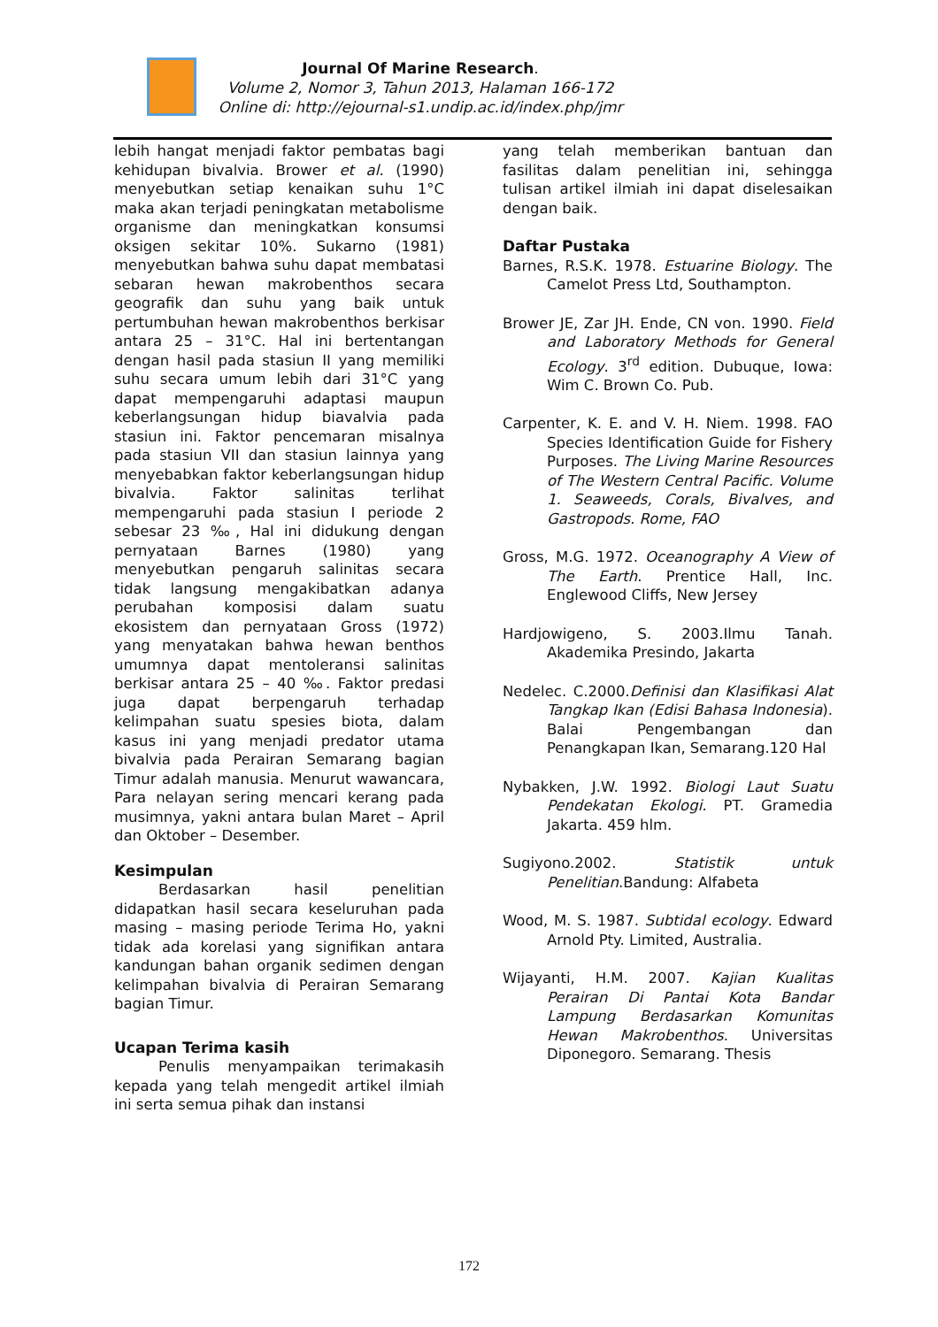Journal Of Marine Research.
Volume 2, Nomor 3, Tahun 2013, Halaman 166-172
Online di: http://ejournal-s1.undip.ac.id/index.php/jmr
lebih hangat menjadi faktor pembatas bagi kehidupan bivalvia. Brower et al. (1990) menyebutkan setiap kenaikan suhu 1°C maka akan terjadi peningkatan metabolisme organisme dan meningkatkan konsumsi oksigen sekitar 10%. Sukarno (1981) menyebutkan bahwa suhu dapat membatasi sebaran hewan makrobenthos secara geografik dan suhu yang baik untuk pertumbuhan hewan makrobenthos berkisar antara 25 – 31°C. Hal ini bertentangan dengan hasil pada stasiun II yang memiliki suhu secara umum lebih dari 31°C yang dapat mempengaruhi adaptasi maupun keberlangsungan hidup biavalvia pada stasiun ini. Faktor pencemaran misalnya pada stasiun VII dan stasiun lainnya yang menyebabkan faktor keberlangsungan hidup bivalvia. Faktor salinitas terlihat mempengaruhi pada stasiun I periode 2 sebesar 23 ‰, Hal ini didukung dengan pernyataan Barnes (1980) yang menyebutkan pengaruh salinitas secara tidak langsung mengakibatkan adanya perubahan komposisi dalam suatu ekosistem dan pernyataan Gross (1972) yang menyatakan bahwa hewan benthos umumnya dapat mentoleransi salinitas berkisar antara 25 – 40 ‰. Faktor predasi juga dapat berpengaruh terhadap kelimpahan suatu spesies biota, dalam kasus ini yang menjadi predator utama bivalvia pada Perairan Semarang bagian Timur adalah manusia. Menurut wawancara, Para nelayan sering mencari kerang pada musimnya, yakni antara bulan Maret – April dan Oktober – Desember.
Kesimpulan
Berdasarkan hasil penelitian didapatkan hasil secara keseluruhan pada masing – masing periode Terima Ho, yakni tidak ada korelasi yang signifikan antara kandungan bahan organik sedimen dengan kelimpahan bivalvia di Perairan Semarang bagian Timur.
Ucapan Terima kasih
Penulis menyampaikan terimakasih kepada yang telah mengedit artikel ilmiah ini serta semua pihak dan instansi
yang telah memberikan bantuan dan fasilitas dalam penelitian ini, sehingga tulisan artikel ilmiah ini dapat diselesaikan dengan baik.
Daftar Pustaka
Barnes, R.S.K. 1978. Estuarine Biology. The Camelot Press Ltd, Southampton.
Brower JE, Zar JH. Ende, CN von. 1990. Field and Laboratory Methods for General Ecology. 3<sup>rd</sup> edition. Dubuque, Iowa: Wim C. Brown Co. Pub.
Carpenter, K. E. and V. H. Niem. 1998. FAO Species Identification Guide for Fishery Purposes. The Living Marine Resources of The Western Central Pacific. Volume 1. Seaweeds, Corals, Bivalves, and Gastropods. Rome, FAO
Gross, M.G. 1972. Oceanography A View of The Earth. Prentice Hall, Inc. Englewood Cliffs, New Jersey
Hardjowigeno, S. 2003.Ilmu Tanah. Akademika Presindo, Jakarta
Nedelec. C.2000.Definisi dan Klasifikasi Alat Tangkap Ikan (Edisi Bahasa Indonesia). Balai Pengembangan dan Penangkapan Ikan, Semarang.120 Hal
Nybakken, J.W. 1992. Biologi Laut Suatu Pendekatan Ekologi. PT. Gramedia Jakarta. 459 hlm.
Sugiyono.2002. Statistik untuk Penelitian.Bandung: Alfabeta
Wood, M. S. 1987. Subtidal ecology. Edward Arnold Pty. Limited, Australia.
Wijayanti, H.M. 2007. Kajian Kualitas Perairan Di Pantai Kota Bandar Lampung Berdasarkan Komunitas Hewan Makrobenthos. Universitas Diponegoro. Semarang. Thesis
172